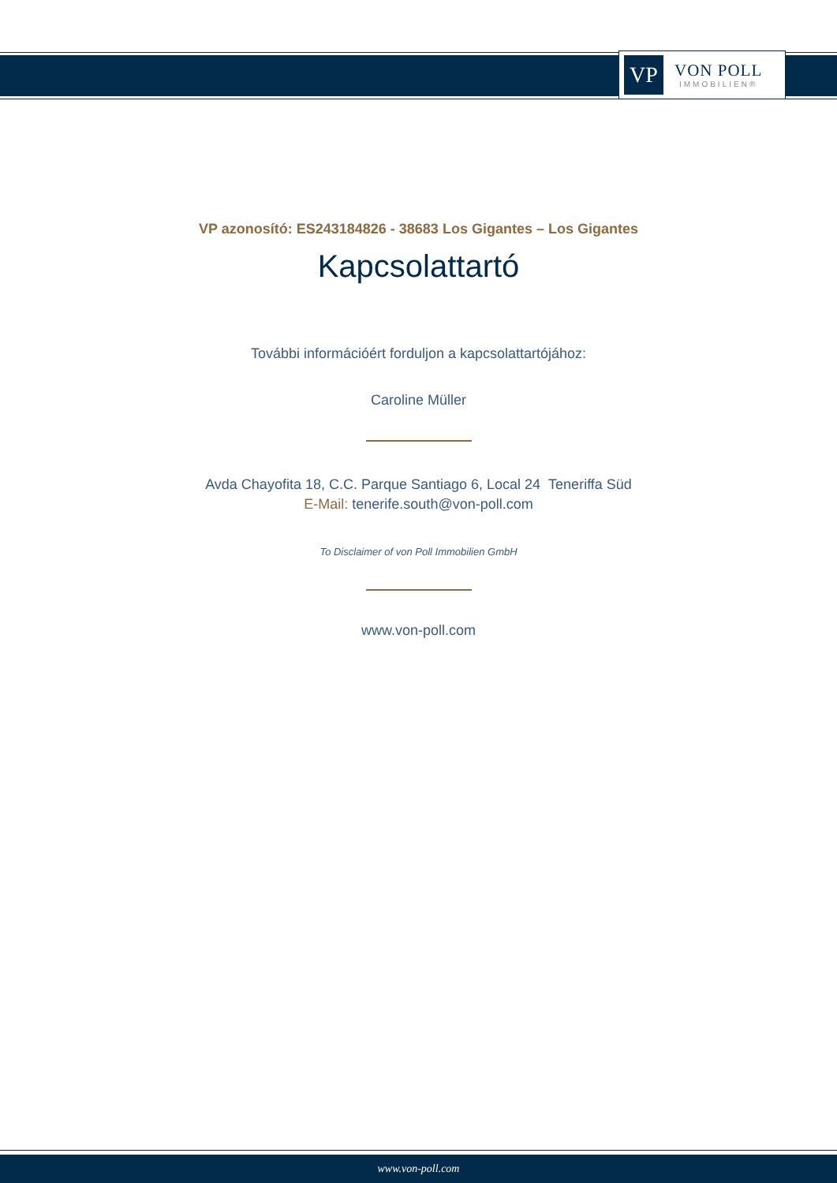VP
VON POLL
IMMOBILIEN®
VP azonosító: ES243184826 - 38683 Los Gigantes – Los Gigantes
Kapcsolattartó
További információért forduljon a kapcsolattartójához:
Caroline Müller
Avda Chayofita 18, C.C. Parque Santiago 6, Local 24 Teneriffa Süd
E-Mail: tenerife.south@von-poll.com
To Disclaimer of von Poll Immobilien GmbH
www.von-poll.com
www.von-poll.com